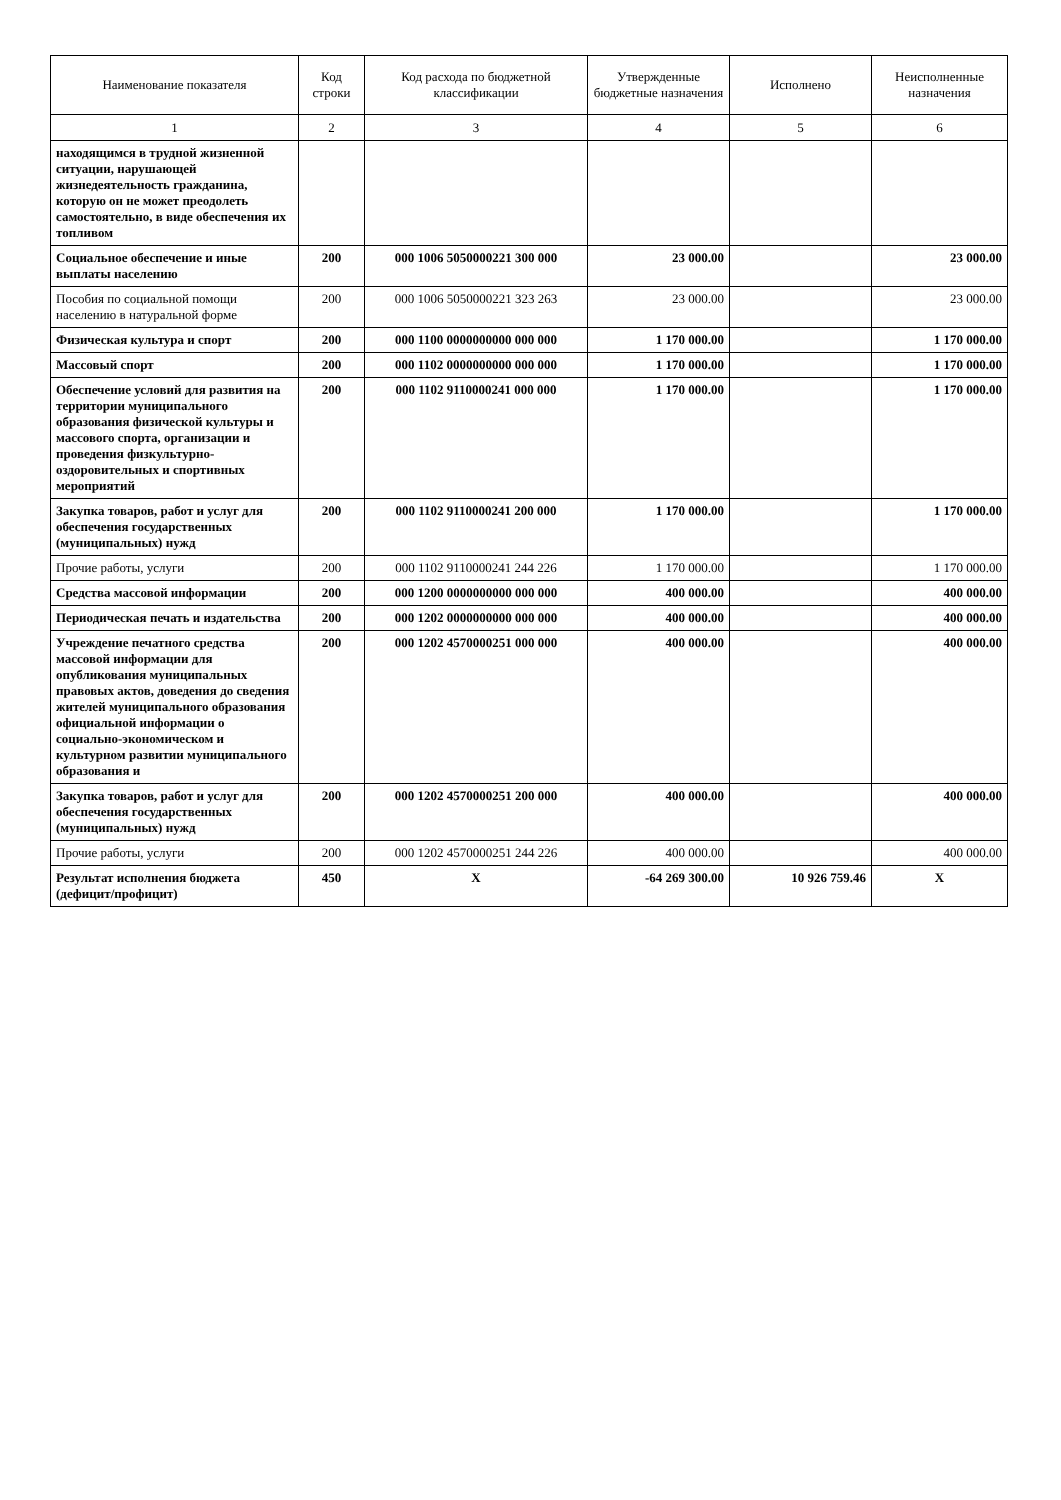| Наименование показателя | Код строки | Код расхода по бюджетной классификации | Утвержденные бюджетные назначения | Исполнено | Неисполненные назначения |
| --- | --- | --- | --- | --- | --- |
| 1 | 2 | 3 | 4 | 5 | 6 |
| находящимся в трудной жизненной ситуации, нарушающей жизнедеятельность гражданина, которую он не может преодолеть самостоятельно, в виде обеспечения их топливом | | | | | |
| Социальное обеспечение и иные выплаты населению | 200 | 000 1006 5050000221 300 000 | 23 000.00 | | 23 000.00 |
| Пособия по социальной помощи населению в натуральной форме | 200 | 000 1006 5050000221 323 263 | 23 000.00 | | 23 000.00 |
| Физическая культура и спорт | 200 | 000 1100 0000000000 000 000 | 1 170 000.00 | | 1 170 000.00 |
| Массовый спорт | 200 | 000 1102 0000000000 000 000 | 1 170 000.00 | | 1 170 000.00 |
| Обеспечение условий для развития на территории муниципального образования физической культуры и массового спорта, организации и проведения физкультурно-оздоровительных и спортивных мероприятий | 200 | 000 1102 9110000241 000 000 | 1 170 000.00 | | 1 170 000.00 |
| Закупка товаров, работ и услуг для обеспечения государственных (муниципальных) нужд | 200 | 000 1102 9110000241 200 000 | 1 170 000.00 | | 1 170 000.00 |
| Прочие работы, услуги | 200 | 000 1102 9110000241 244 226 | 1 170 000.00 | | 1 170 000.00 |
| Средства массовой информации | 200 | 000 1200 0000000000 000 000 | 400 000.00 | | 400 000.00 |
| Периодическая печать и издательства | 200 | 000 1202 0000000000 000 000 | 400 000.00 | | 400 000.00 |
| Учреждение печатного средства массовой информации для опубликования муниципальных правовых актов, доведения до сведения жителей муниципального образования официальной информации о социально-экономическом и культурном развитии муниципального образования и | 200 | 000 1202 4570000251 000 000 | 400 000.00 | | 400 000.00 |
| Закупка товаров, работ и услуг для обеспечения государственных (муниципальных) нужд | 200 | 000 1202 4570000251 200 000 | 400 000.00 | | 400 000.00 |
| Прочие работы, услуги | 200 | 000 1202 4570000251 244 226 | 400 000.00 | | 400 000.00 |
| Результат исполнения бюджета (дефицит/профицит) | 450 | X | -64 269 300.00 | 10 926 759.46 | X |